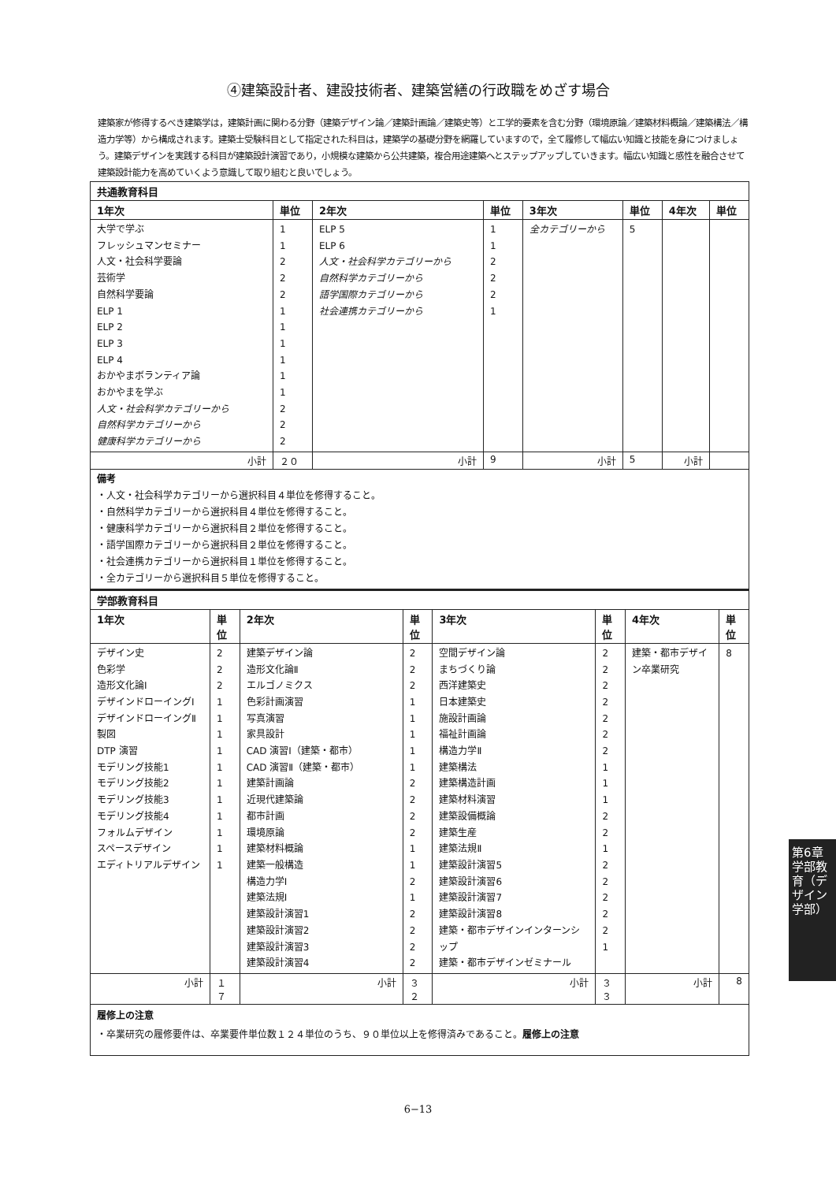④建築設計者、建設技術者、建築営繕の行政職をめざす場合
建築家が修得するべき建築学は，建築計画に関わる分野（建築デザイン論／建築計画論／建築史等）と工学的要素を含む分野（環境原論／建築材料概論／建築構法／構造力学等）から構成されます。建築士受験科目として指定された科目は，建築学の基礎分野を網羅していますので，全て履修して幅広い知識と技能を身につけましょう。建築デザインを実践する科目が建築設計演習であり，小規模な建築から公共建築，複合用途建築へとステップアップしていきます。幅広い知識と感性を融合させて建築設計能力を高めていくよう意識して取り組むと良いでしょう。
| 共通教育科目 | | | | | | | |
| --- | --- | --- | --- | --- | --- | --- | --- |
| 1年次 | 単位 | 2年次 | 単位 | 3年次 | 単位 | 4年次 | 単位 |
| 大学で学ぶ フレッシュマンセミナー 人文・社会科学要論 芸術学 自然科学要論 ELP 1 ELP 2 ELP 3 ELP 4 おかやまボランティア論 おかやまを学ぶ 人文・社会科学カテゴリーから 自然科学カテゴリーから 健康科学カテゴリーから | 1 1 2 2 2 1 1 1 1 1 1 2 2 2 | ELP 5 ELP 6 人文・社会科学カテゴリーから 自然科学カテゴリーから 語学国際カテゴリーから 社会連携カテゴリーから | 1 1 2 2 2 1 | 全カテゴリーから | 5 | | |
| 小計 | ２０ | 小計 | 9 | 小計 | 5 | 小計 | |
| 備考 ・人文・社会科学カテゴリーから選択科目４単位を修得すること。 ・自然科学カテゴリーから選択科目４単位を修得すること。 ・健康科学カテゴリーから選択科目２単位を修得すること。 ・語学国際カテゴリーから選択科目２単位を修得すること。 ・社会連携カテゴリーから選択科目１単位を修得すること。 ・全カテゴリーから選択科目５単位を修得すること。 | | | | | | | |
| 学部教育科目 | | | | | | | |
| --- | --- | --- | --- | --- | --- | --- | --- |
| 1年次 | 単位 | 2年次 | 単位 | 3年次 | 単位 | 4年次 | 単位 |
| デザイン史 色彩学 造形文化論Ⅰ デザインドローイングⅠ デザインドローイングⅡ 製図 DTP 演習 モデリング技能1 モデリング技能2 モデリング技能3 モデリング技能4 フォルムデザイン スペースデザイン エディトリアルデザイン | 2 2 2 1 1 1 1 1 1 1 1 1 1 1 | 建築デザイン論 造形文化論Ⅱ エルゴノミクス 色彩計画演習 写真演習 家具設計 CAD 演習Ⅰ（建築・都市） CAD 演習Ⅱ（建築・都市） 建築計画論 近現代建築論 都市計画 環境原論 建築材料概論 建築一般構造 構造力学Ⅰ 建築法規Ⅰ 建築設計演習1 建築設計演習2 建築設計演習3 建築設計演習4 | 2 2 2 1 1 1 1 1 2 2 2 2 1 1 2 1 2 2 2 2 | 空間デザイン論 まちづくり論 西洋建築史 日本建築史 施設計画論 福祉計画論 構造力学Ⅱ 建築構法 建築構造計画 建築材料演習 建築設備概論 建築生産 建築法規Ⅱ 建築設計演習5 建築設計演習6 建築設計演習7 建築設計演習8 建築・都市デザインインターンシップ 建築・都市デザインゼミナール | 2 2 2 2 2 2 2 1 1 1 2 2 1 2 2 2 2 2 1 | 建築・都市デザイン卒業研究 | 8 |
| 小計 | １７ | 小計 | ３２ | 小計 | ３３ | 小計 | 8 |
| 履修上の注意 ・卒業研究の履修要件は、卒業要件単位数１２４単位のうち、９０単位以上を修得済みであること。 履修上の注意 | | | | | | | |
6−13
第6章 学部教育（デザイン学部）